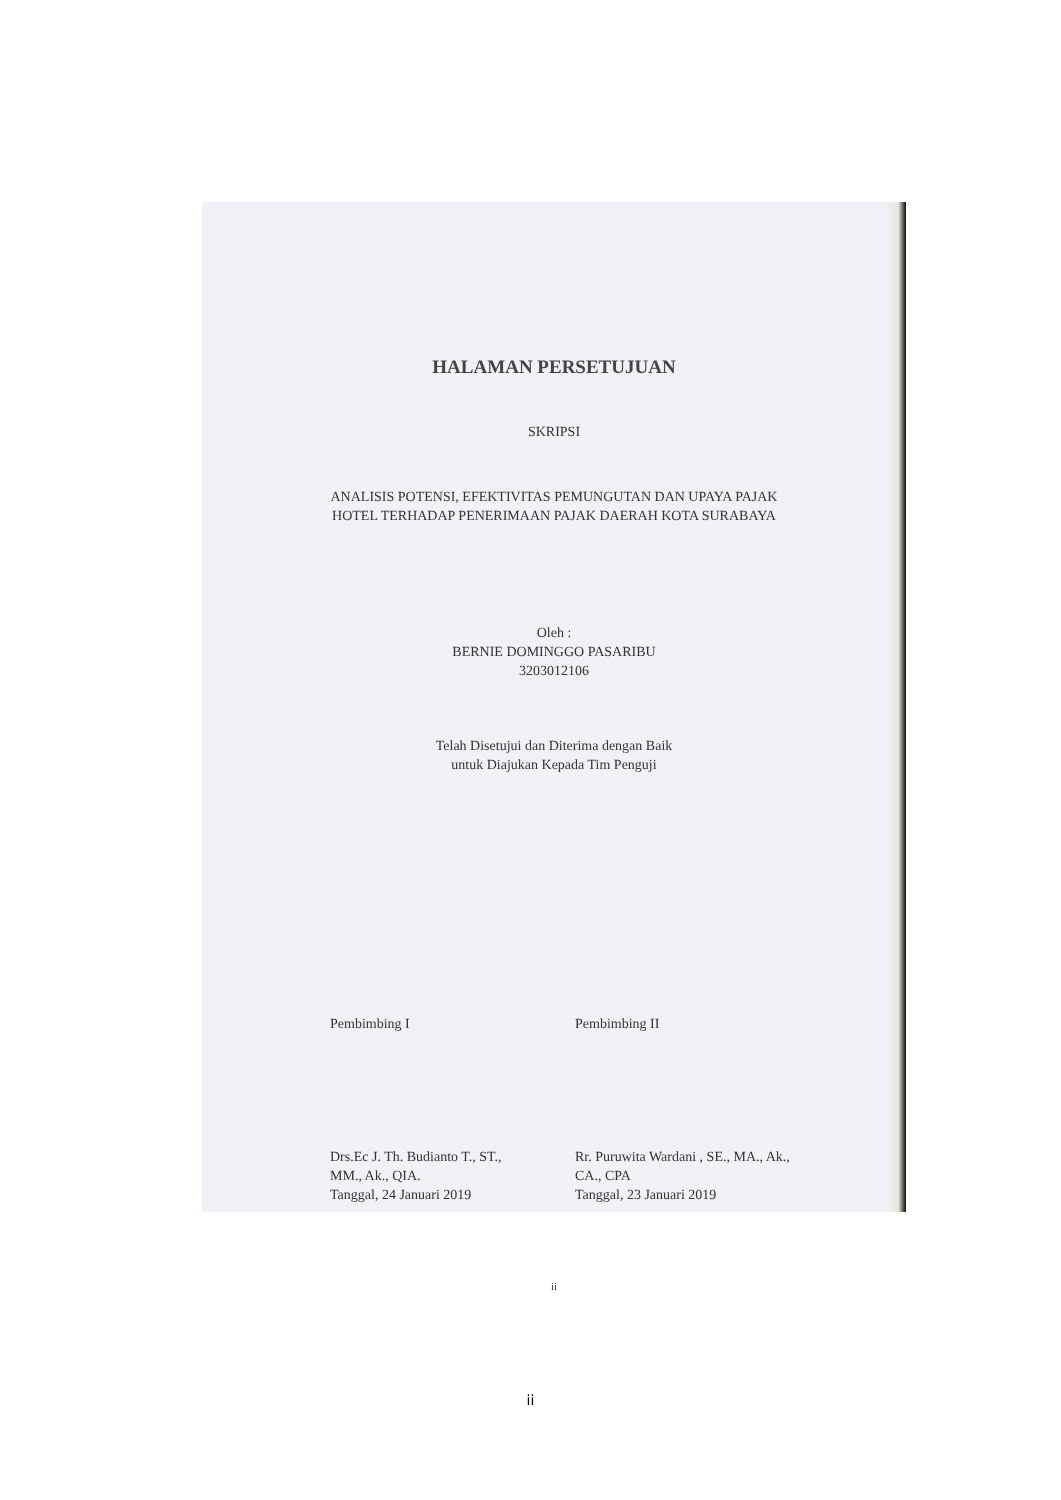HALAMAN PERSETUJUAN
SKRIPSI
ANALISIS POTENSI, EFEKTIVITAS PEMUNGUTAN DAN UPAYA PAJAK
HOTEL TERHADAP PENERIMAAN PAJAK DAERAH KOTA SURABAYA
Oleh :
BERNIE DOMINGGO PASARIBU
3203012106
Telah Disetujui dan Diterima dengan Baik
untuk Diajukan Kepada Tim Penguji
Pembimbing I
Drs.Ec J. Th. Budianto T., ST.,
MM., Ak., QIA.
Tanggal, 24 Januari 2019
Pembimbing II
Rr. Puruwita Wardani , SE., MA., Ak.,
CA., CPA
Tanggal, 23 Januari 2019
ii
ii